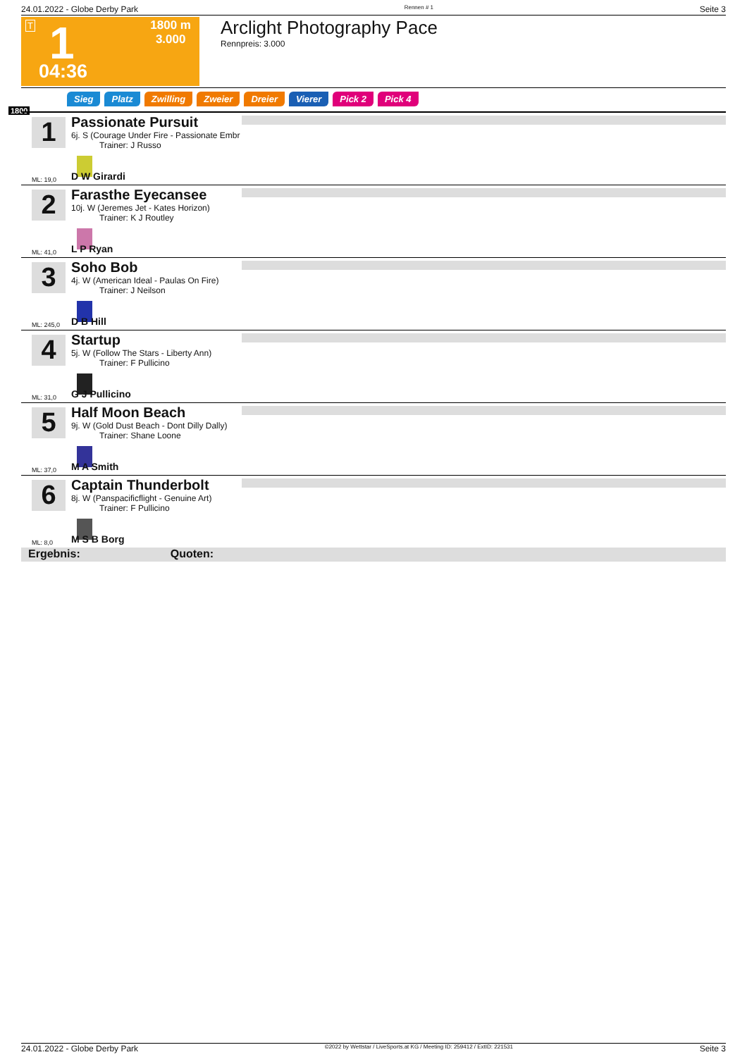24.01.2022 - Globe Derby Park Rennen # 1 Seite 3
T 1 1800 m
3.000
04:36
Arclight Photography Pace
Rennpreis: 3.000
Sieg Platz Zwilling Zweier Dreier Vierer Pick 2 Pick 4
1800
1
Passionate Pursuit
6j. S (Courage Under Fire - Passionate Embr
Trainer: J Russo
ML: 19,0 D W Girardi
2
Farasthe Eyecansee
10j. W (Jeremes Jet - Kates Horizon)
Trainer: K J Routley
ML: 41,0 L P Ryan
3
Soho Bob
4j. W (American Ideal - Paulas On Fire)
Trainer: J Neilson
ML: 245,0 D B Hill
4
Startup
5j. W (Follow The Stars - Liberty Ann)
Trainer: F Pullicino
ML: 31,0 G J Pullicino
5
Half Moon Beach
9j. W (Gold Dust Beach - Dont Dilly Dally)
Trainer: Shane Loone
ML: 37,0 M A Smith
6
Captain Thunderbolt
8j. W (Panspacificflight - Genuine Art)
Trainer: F Pullicino
ML: 8,0 M S B Borg
Ergebnis: Quoten:
24.01.2022 - Globe Derby Park ©2022 by Wettstar / LiveSports.at KG / Meeting ID: 259412 / ExtID: 221531 Seite 3